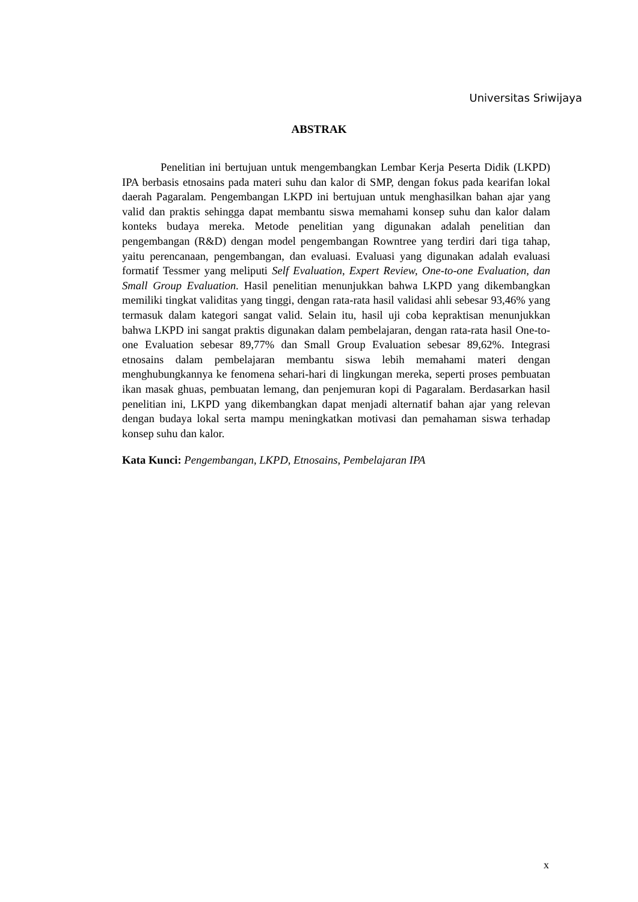Universitas Sriwijaya
ABSTRAK
Penelitian ini bertujuan untuk mengembangkan Lembar Kerja Peserta Didik (LKPD) IPA berbasis etnosains pada materi suhu dan kalor di SMP, dengan fokus pada kearifan lokal daerah Pagaralam. Pengembangan LKPD ini bertujuan untuk menghasilkan bahan ajar yang valid dan praktis sehingga dapat membantu siswa memahami konsep suhu dan kalor dalam konteks budaya mereka. Metode penelitian yang digunakan adalah penelitian dan pengembangan (R&D) dengan model pengembangan Rowntree yang terdiri dari tiga tahap, yaitu perencanaan, pengembangan, dan evaluasi. Evaluasi yang digunakan adalah evaluasi formatif Tessmer yang meliputi Self Evaluation, Expert Review, One-to-one Evaluation, dan Small Group Evaluation. Hasil penelitian menunjukkan bahwa LKPD yang dikembangkan memiliki tingkat validitas yang tinggi, dengan rata-rata hasil validasi ahli sebesar 93,46% yang termasuk dalam kategori sangat valid. Selain itu, hasil uji coba kepraktisan menunjukkan bahwa LKPD ini sangat praktis digunakan dalam pembelajaran, dengan rata-rata hasil One-to-one Evaluation sebesar 89,77% dan Small Group Evaluation sebesar 89,62%. Integrasi etnosains dalam pembelajaran membantu siswa lebih memahami materi dengan menghubungkannya ke fenomena sehari-hari di lingkungan mereka, seperti proses pembuatan ikan masak ghuas, pembuatan lemang, dan penjemuran kopi di Pagaralam. Berdasarkan hasil penelitian ini, LKPD yang dikembangkan dapat menjadi alternatif bahan ajar yang relevan dengan budaya lokal serta mampu meningkatkan motivasi dan pemahaman siswa terhadap konsep suhu dan kalor.
Kata Kunci: Pengembangan, LKPD, Etnosains, Pembelajaran IPA
x